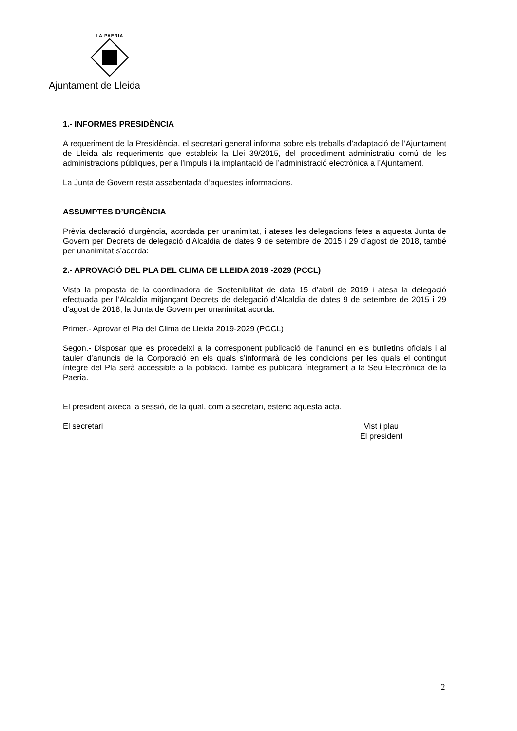LA PAERIA
Ajuntament de Lleida
1.- INFORMES PRESIDÈNCIA
A requeriment de la Presidència, el secretari general informa sobre els treballs d’adaptació de l’Ajuntament de Lleida als requeriments que estableix la Llei 39/2015, del procediment administratiu comú de les administracions públiques, per a l’impuls i la implantació de l’administració electrònica a l’Ajuntament.
La Junta de Govern resta assabentada d’aquestes informacions.
ASSUMPTES D’URGÈNCIA
Prèvia declaració d’urgència, acordada per unanimitat, i ateses les delegacions fetes a aquesta Junta de Govern per Decrets de delegació d’Alcaldia de dates 9 de setembre de 2015 i 29 d’agost de 2018, també per unanimitat s’acorda:
2.- APROVACIÓ DEL PLA DEL CLIMA DE LLEIDA 2019 -2029 (PCCL)
Vista la proposta de la coordinadora de Sostenibilitat de data 15 d’abril de 2019 i atesa la delegació efectuada per l’Alcaldia mitjançant Decrets de delegació d’Alcaldia de dates 9 de setembre de 2015 i 29 d’agost de 2018, la Junta de Govern per unanimitat acorda:
Primer.- Aprovar el Pla del Clima de Lleida 2019-2029 (PCCL)
Segon.- Disposar que es procedeixi a la corresponent publicació de l’anunci en els butlletins oficials i al tauler d’anuncis de la Corporació en els quals s’informarà de les condicions per les quals el contingut íntegre del Pla serà accessible a la població. També es publicarà íntegrament a la Seu Electrònica de la Paeria.
El president aixeca la sessió, de la qual, com a secretari, estenc aquesta acta.
El secretari Vist i plau
El president
2